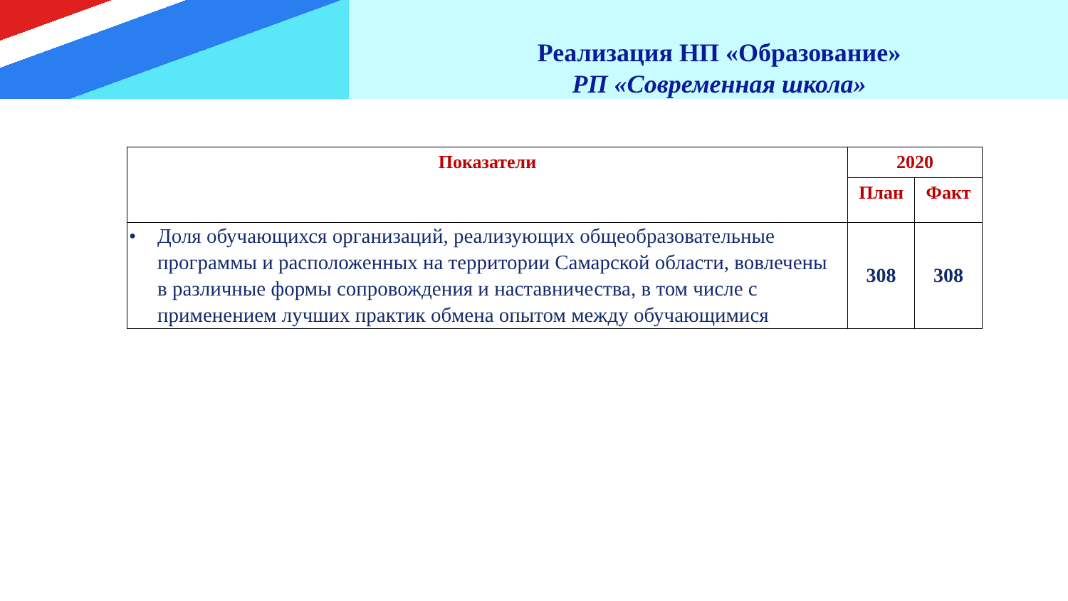Реализация НП «Образование»
РП «Современная школа»
| Показатели | 2020 | |
| --- | --- | --- |
| | План | Факт |
| • Доля обучающихся организаций, реализующих общеобразовательные программы и расположенных на территории Самарской области, вовлечены в различные формы сопровождения и наставничества, в том числе с применением лучших практик обмена опытом между обучающимися | 308 | 308 |